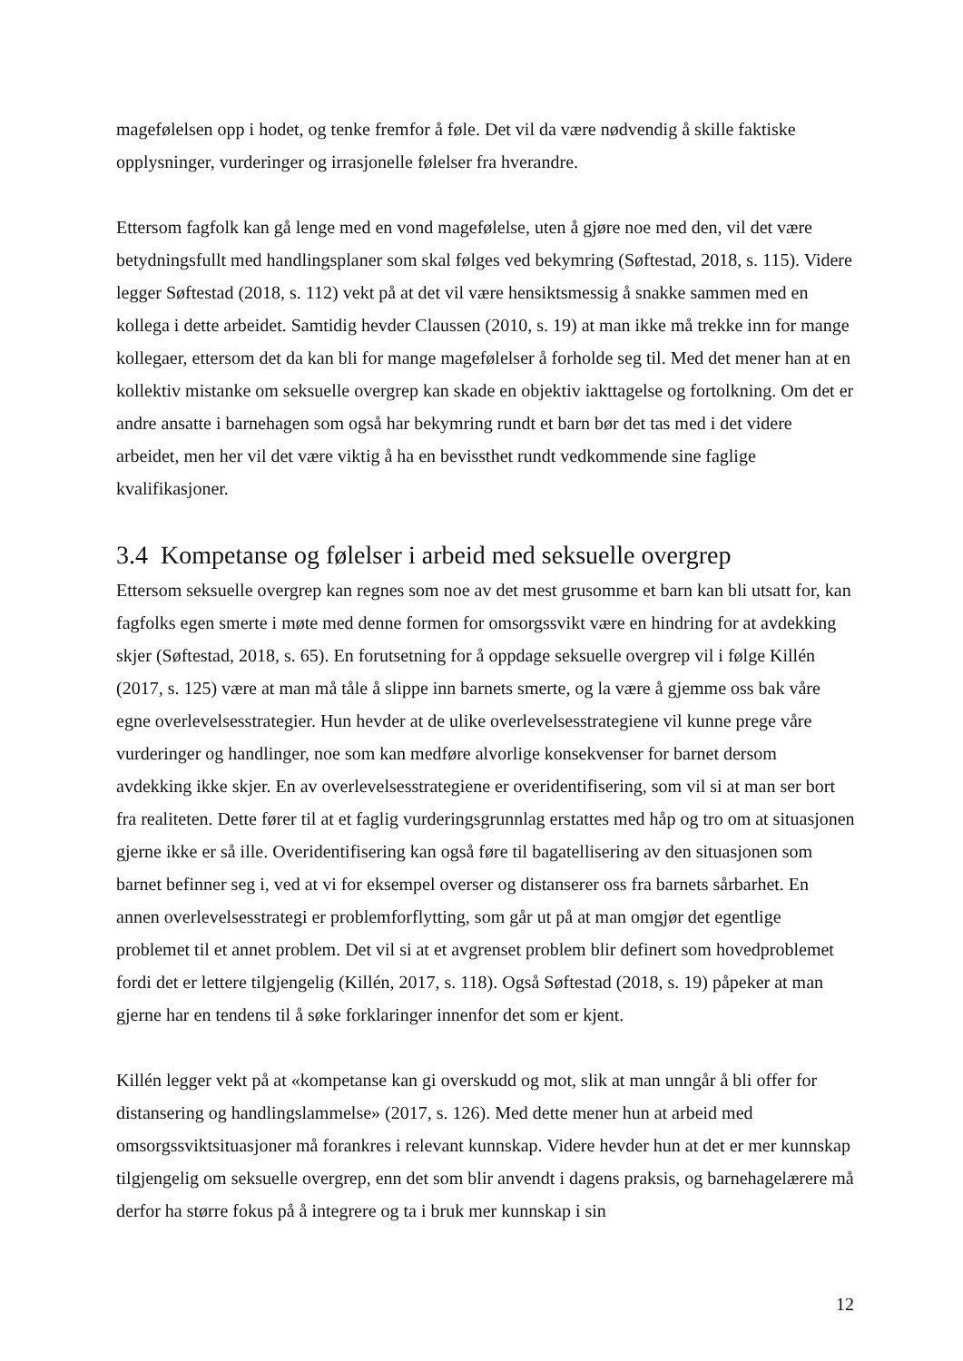magefølelsen opp i hodet, og tenke fremfor å føle. Det vil da være nødvendig å skille faktiske opplysninger, vurderinger og irrasjonelle følelser fra hverandre.
Ettersom fagfolk kan gå lenge med en vond magefølelse, uten å gjøre noe med den, vil det være betydningsfullt med handlingsplaner som skal følges ved bekymring (Søftestad, 2018, s. 115). Videre legger Søftestad (2018, s. 112) vekt på at det vil være hensiktsmessig å snakke sammen med en kollega i dette arbeidet. Samtidig hevder Claussen (2010, s. 19) at man ikke må trekke inn for mange kollegaer, ettersom det da kan bli for mange magefølelser å forholde seg til. Med det mener han at en kollektiv mistanke om seksuelle overgrep kan skade en objektiv iakttagelse og fortolkning. Om det er andre ansatte i barnehagen som også har bekymring rundt et barn bør det tas med i det videre arbeidet, men her vil det være viktig å ha en bevissthet rundt vedkommende sine faglige kvalifikasjoner.
3.4 Kompetanse og følelser i arbeid med seksuelle overgrep
Ettersom seksuelle overgrep kan regnes som noe av det mest grusomme et barn kan bli utsatt for, kan fagfolks egen smerte i møte med denne formen for omsorgssvikt være en hindring for at avdekking skjer (Søftestad, 2018, s. 65). En forutsetning for å oppdage seksuelle overgrep vil i følge Killén (2017, s. 125) være at man må tåle å slippe inn barnets smerte, og la være å gjemme oss bak våre egne overlevelsesstrategier. Hun hevder at de ulike overlevelsesstrategiene vil kunne prege våre vurderinger og handlinger, noe som kan medføre alvorlige konsekvenser for barnet dersom avdekking ikke skjer. En av overlevelsesstrategiene er overidentifisering, som vil si at man ser bort fra realiteten. Dette fører til at et faglig vurderingsgrunnlag erstattes med håp og tro om at situasjonen gjerne ikke er så ille. Overidentifisering kan også føre til bagatellisering av den situasjonen som barnet befinner seg i, ved at vi for eksempel overser og distanserer oss fra barnets sårbarhet. En annen overlevelsesstrategi er problemforflytting, som går ut på at man omgjør det egentlige problemet til et annet problem. Det vil si at et avgrenset problem blir definert som hovedproblemet fordi det er lettere tilgjengelig (Killén, 2017, s. 118). Også Søftestad (2018, s. 19) påpeker at man gjerne har en tendens til å søke forklaringer innenfor det som er kjent.
Killén legger vekt på at «kompetanse kan gi overskudd og mot, slik at man unngår å bli offer for distansering og handlingslammelse» (2017, s. 126). Med dette mener hun at arbeid med omsorgssviktsituasjoner må forankres i relevant kunnskap. Videre hevder hun at det er mer kunnskap tilgjengelig om seksuelle overgrep, enn det som blir anvendt i dagens praksis, og barnehagelærere må derfor ha større fokus på å integrere og ta i bruk mer kunnskap i sin
12